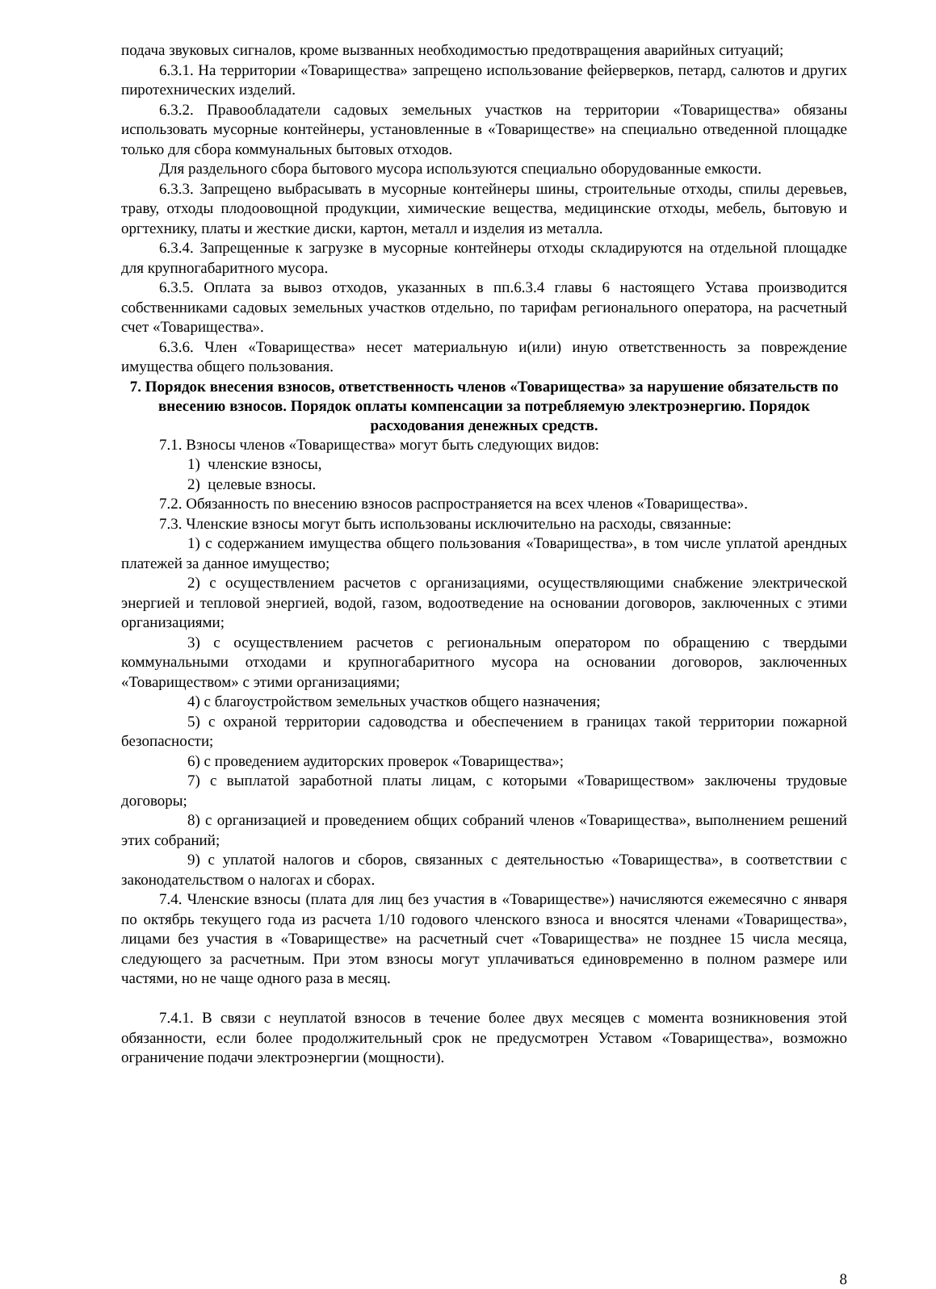подача звуковых сигналов, кроме вызванных необходимостью предотвращения аварийных ситуаций;
6.3.1. На территории «Товарищества» запрещено использование фейерверков, петард, салютов и других пиротехнических изделий.
6.3.2. Правообладатели садовых земельных участков на территории «Товарищества» обязаны использовать мусорные контейнеры, установленные в «Товариществе» на специально отведенной площадке только для сбора коммунальных бытовых отходов.
Для раздельного сбора бытового мусора используются специально оборудованные емкости.
6.3.3. Запрещено выбрасывать в мусорные контейнеры шины, строительные отходы, спилы деревьев, траву, отходы плодоовощной продукции, химические вещества, медицинские отходы, мебель, бытовую и оргтехнику, платы и жесткие диски, картон, металл и изделия из металла.
6.3.4. Запрещенные к загрузке в мусорные контейнеры отходы складируются на отдельной площадке для крупногабаритного мусора.
6.3.5. Оплата за вывоз отходов, указанных в пп.6.3.4 главы 6 настоящего Устава производится собственниками садовых земельных участков отдельно, по тарифам регионального оператора, на расчетный счет «Товарищества».
6.3.6. Член «Товарищества» несет материальную и(или) иную ответственность за повреждение имущества общего пользования.
7. Порядок внесения взносов, ответственность членов «Товарищества» за нарушение обязательств по внесению взносов. Порядок оплаты компенсации за потребляемую электроэнергию. Порядок расходования денежных средств.
7.1. Взносы членов «Товарищества» могут быть следующих видов:
1) членские взносы,
2) целевые взносы.
7.2. Обязанность по внесению взносов распространяется на всех членов «Товарищества».
7.3. Членские взносы могут быть использованы исключительно на расходы, связанные:
1) с содержанием имущества общего пользования «Товарищества», в том числе уплатой арендных платежей за данное имущество;
2) с осуществлением расчетов с организациями, осуществляющими снабжение электрической энергией и тепловой энергией, водой, газом, водоотведение на основании договоров, заключенных с этими организациями;
3) с осуществлением расчетов с региональным оператором по обращению с твердыми коммунальными отходами и крупногабаритного мусора на основании договоров, заключенных «Товариществом» с этими организациями;
4) с благоустройством земельных участков общего назначения;
5) с охраной территории садоводства и обеспечением в границах такой территории пожарной безопасности;
6) с проведением аудиторских проверок «Товарищества»;
7) с выплатой заработной платы лицам, с которыми «Товариществом» заключены трудовые договоры;
8) с организацией и проведением общих собраний членов «Товарищества», выполнением решений этих собраний;
9) с уплатой налогов и сборов, связанных с деятельностью «Товарищества», в соответствии с законодательством о налогах и сборах.
7.4. Членские взносы (плата для лиц без участия в «Товариществе») начисляются ежемесячно с января по октябрь текущего года из расчета 1/10 годового членского взноса и вносятся членами «Товарищества», лицами без участия в «Товариществе» на расчетный счет «Товарищества» не позднее 15 числа месяца, следующего за расчетным. При этом взносы могут уплачиваться единовременно в полном размере или частями, но не чаще одного раза в месяц.
7.4.1. В связи с неуплатой взносов в течение более двух месяцев с момента возникновения этой обязанности, если более продолжительный срок не предусмотрен Уставом «Товарищества», возможно ограничение подачи электроэнергии (мощности).
8